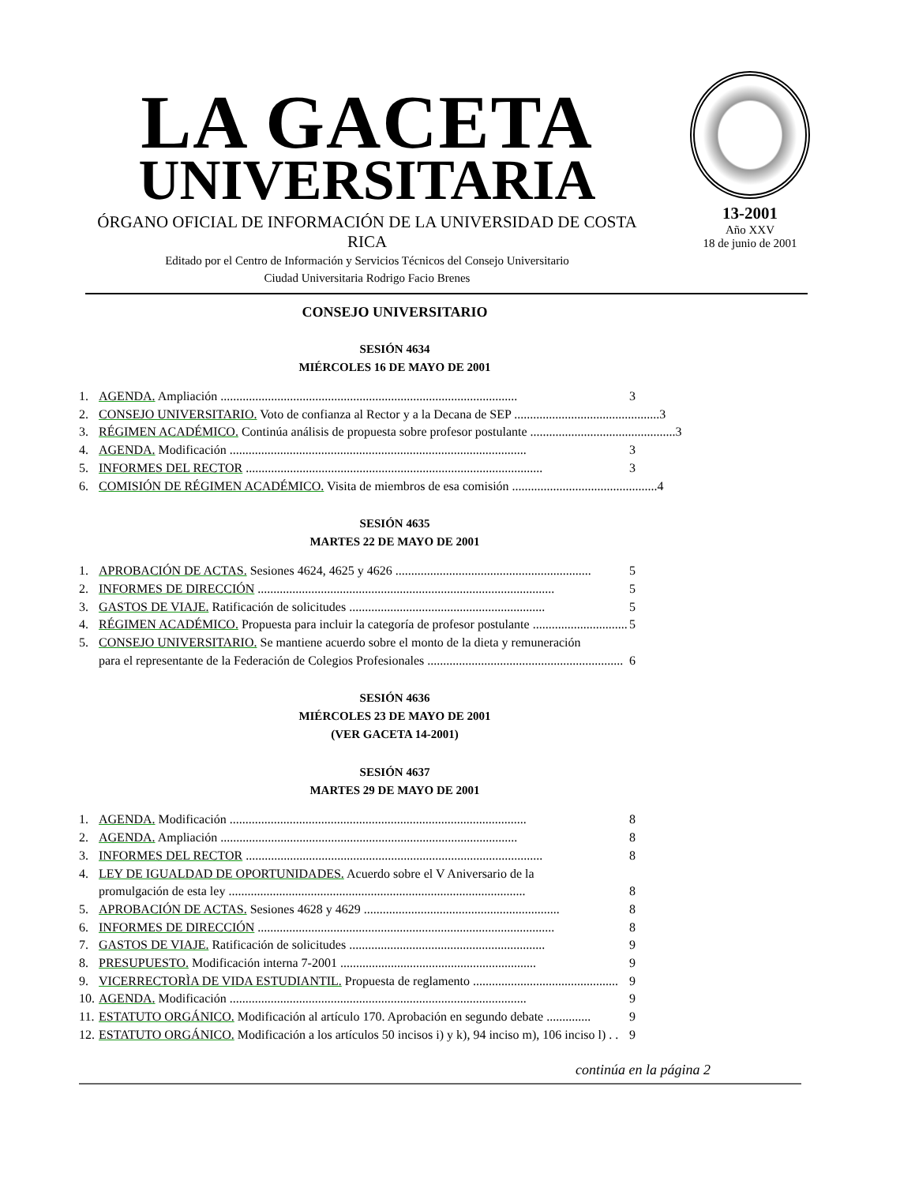LA GACETA
UNIVERSITARIA
ÓRGANO OFICIAL DE INFORMACIÓN DE LA UNIVERSIDAD DE COSTA RICA
Editado por el Centro de Información y Servicios Técnicos del Consejo Universitario
Ciudad Universitaria Rodrigo Facio Brenes
13-2001
Año XXV
18 de junio de 2001
CONSEJO UNIVERSITARIO
SESIÓN 4634
MIÉRCOLES 16 DE MAYO DE 2001
1. AGENDA. Ampliación .............................................................................................. 3
2. CONSEJO UNIVERSITARIO. Voto de confianza al Rector y a la Decana de SEP .............................................. 3
3. RÉGIMEN ACADÉMICO. Continúa análisis de propuesta sobre profesor postulante .............................................. 3
4. AGENDA. Modificación .............................................................................................. 3
5. INFORMES DEL RECTOR .............................................................................................. 3
6. COMISIÓN DE RÉGIMEN ACADÉMICO. Visita de miembros de esa comisión .............................................. 4
SESIÓN 4635
MARTES 22 DE MAYO DE 2001
1. APROBACIÓN DE ACTAS. Sesiones 4624, 4625 y 4626 .............................................................. 5
2. INFORMES DE DIRECCIÓN .............................................................................................. 5
3. GASTOS DE VIAJE. Ratificación de solicitudes .............................................................. 5
4. RÉGIMEN ACADÉMICO. Propuesta para incluir la categoría de profesor postulante .............................. 5
5. CONSEJO UNIVERSITARIO. Se mantiene acuerdo sobre el monto de la dieta y remuneración
para el representante de la Federación de Colegios Profesionales ..............................................................
6
SESIÓN 4636
MIÉRCOLES 23 DE MAYO DE 2001
(VER GACETA 14-2001)
SESIÓN 4637
MARTES 29 DE MAYO DE 2001
1. AGENDA. Modificación .............................................................................................. 8
2. AGENDA. Ampliación .............................................................................................. 8
3. INFORMES DEL RECTOR .............................................................................................. 8
4. LEY DE IGUALDAD DE OPORTUNIDADES. Acuerdo sobre el V Aniversario de la
promulgación de esta ley ..............................................................................................
8
5. APROBACIÓN DE ACTAS. Sesiones 4628 y 4629 .............................................................. 8
6. INFORMES DE DIRECCIÓN .............................................................................................. 8
7. GASTOS DE VIAJE. Ratificación de solicitudes .............................................................. 9
8. PRESUPUESTO. Modificación interna 7-2001 .............................................................. 9
9. VICERRECTORÌA DE VIDA ESTUDIANTIL. Propuesta de reglamento .............................................. 9
10. AGENDA. Modificación .............................................................................................. 9
11. ESTATUTO ORGÁNICO. Modificación al artículo 170. Aprobación en segundo debate .............. 9
12. ESTATUTO ORGÁNICO. Modificación a los artículos 50 incisos i) y k), 94 inciso m), 106 inciso l) . . 9
continúa en la página 2